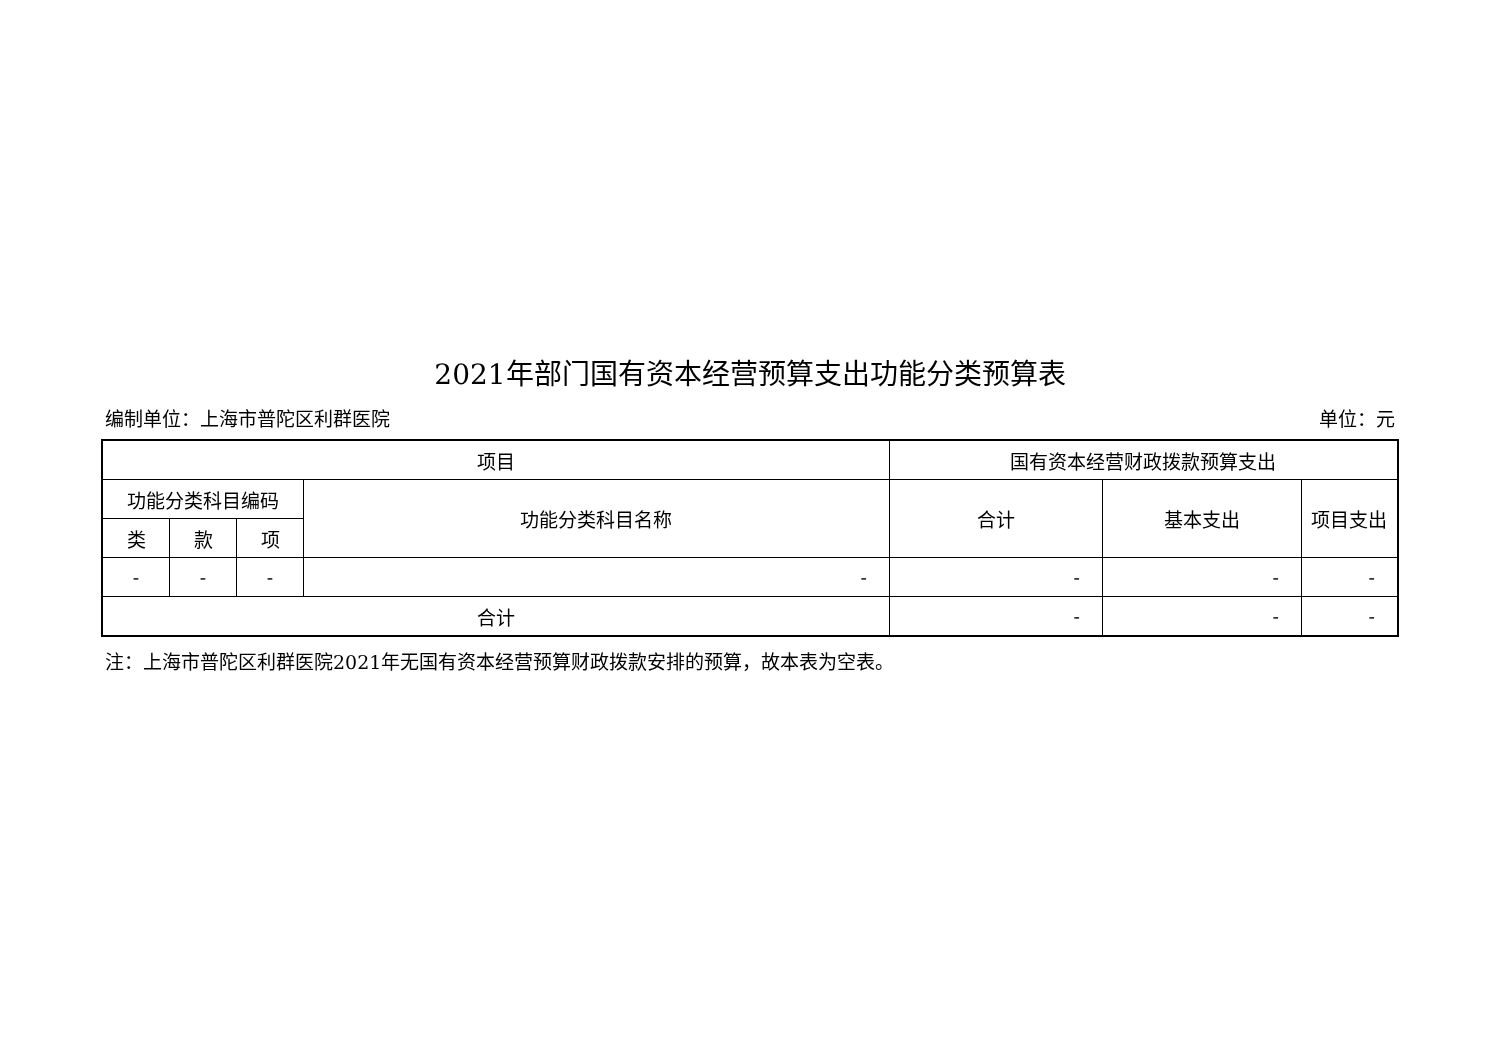2021年部门国有资本经营预算支出功能分类预算表
编制单位：上海市普陀区利群医院 单位：元
| 项目 | | | | 国有资本经营财政拨款预算支出 | | |
| --- | --- | --- | --- | --- | --- | --- |
| 功能分类科目编码 | | | 功能分类科目名称 | 合计 | 基本支出 | 项目支出 |
| 类 | 款 | 项 | | | | |
| - | - | - | - | - | - | - |
| 合计 | | | | - | - | - |
注：上海市普陀区利群医院2021年无国有资本经营预算财政拨款安排的预算，故本表为空表。